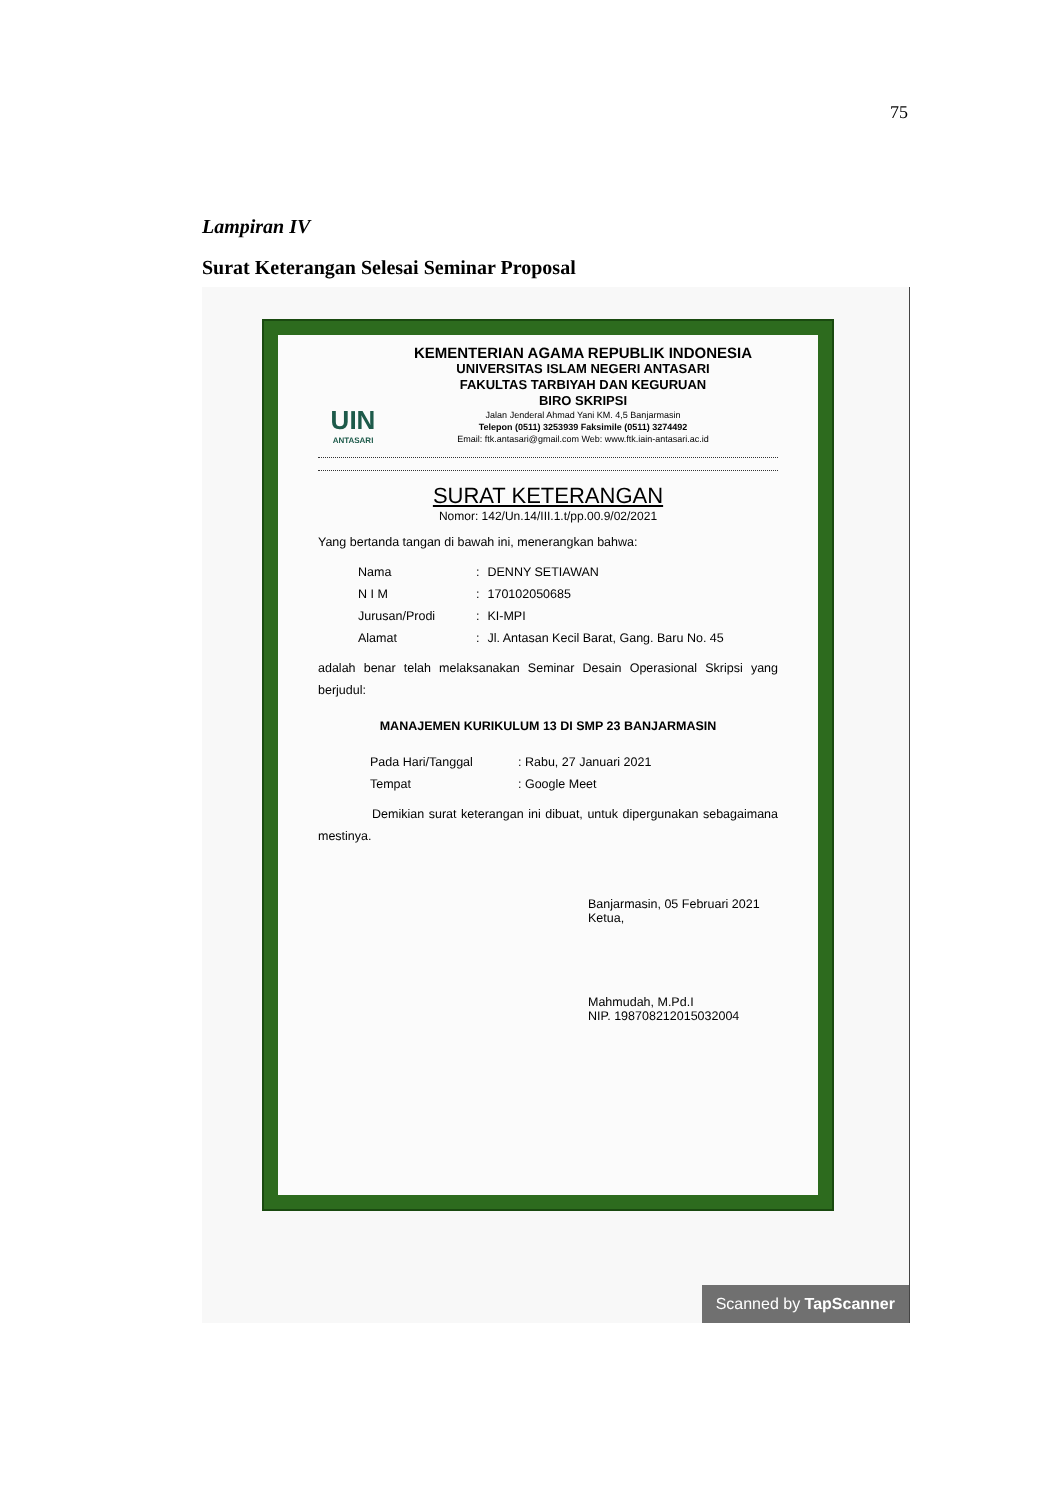75
Lampiran IV
Surat Keterangan Selesai Seminar Proposal
UIN
ANTASARI
KEMENTERIAN AGAMA REPUBLIK INDONESIA
UNIVERSITAS ISLAM NEGERI ANTASARI
FAKULTAS TARBIYAH DAN KEGURUAN
BIRO SKRIPSI
Jalan Jenderal Ahmad Yani KM. 4,5 Banjarmasin
Telepon (0511) 3253939 Faksimile (0511) 3274492
Email: ftk.antasari@gmail.com Web: www.ftk.iain-antasari.ac.id
SURAT KETERANGAN
Nomor: 142/Un.14/III.1.t/pp.00.9/02/2021
Yang bertanda tangan di bawah ini, menerangkan bahwa:
| Nama | : | DENNY SETIAWAN |
| N I M | : | 170102050685 |
| Jurusan/Prodi | : | KI-MPI |
| Alamat | : | Jl. Antasan Kecil Barat, Gang. Baru No. 45 |
adalah benar telah melaksanakan Seminar Desain Operasional Skripsi yang berjudul:
MANAJEMEN KURIKULUM 13 DI SMP 23 BANJARMASIN
| Pada Hari/Tanggal | : Rabu, 27 Januari 2021 |
| Tempat | : Google Meet |
Demikian surat keterangan ini dibuat, untuk dipergunakan sebagaimana mestinya.
Banjarmasin, 05 Februari 2021
Ketua,
Mahmudah, M.Pd.I
NIP. 198708212015032004
Scanned by TapScanner